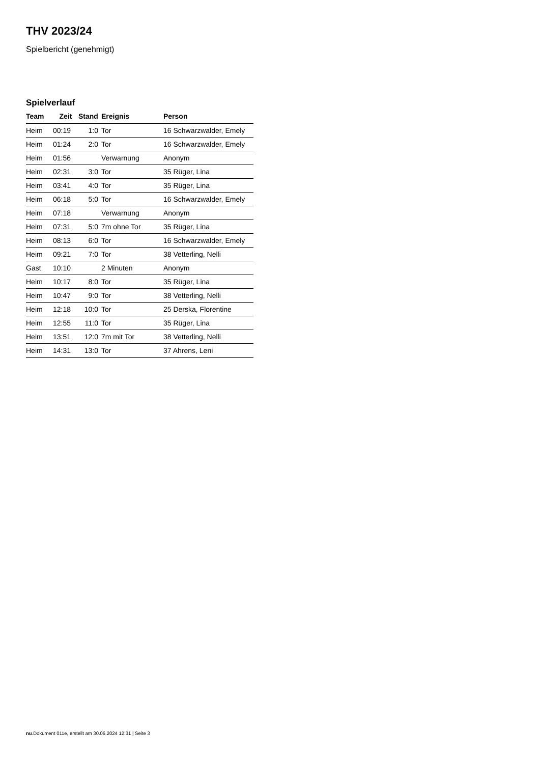THV 2023/24
Spielbericht (genehmigt)
Spielverlauf
| Team | Zeit | Stand | Ereignis | Person |
| --- | --- | --- | --- | --- |
| Heim | 00:19 | 1:0 | Tor | 16 Schwarzwalder, Emely |
| Heim | 01:24 | 2:0 | Tor | 16 Schwarzwalder, Emely |
| Heim | 01:56 | | Verwarnung | Anonym |
| Heim | 02:31 | 3:0 | Tor | 35 Rüger, Lina |
| Heim | 03:41 | 4:0 | Tor | 35 Rüger, Lina |
| Heim | 06:18 | 5:0 | Tor | 16 Schwarzwalder, Emely |
| Heim | 07:18 | | Verwarnung | Anonym |
| Heim | 07:31 | 5:0 | 7m ohne Tor | 35 Rüger, Lina |
| Heim | 08:13 | 6:0 | Tor | 16 Schwarzwalder, Emely |
| Heim | 09:21 | 7:0 | Tor | 38 Vetterling, Nelli |
| Gast | 10:10 | | 2 Minuten | Anonym |
| Heim | 10:17 | 8:0 | Tor | 35 Rüger, Lina |
| Heim | 10:47 | 9:0 | Tor | 38 Vetterling, Nelli |
| Heim | 12:18 | 10:0 | Tor | 25 Derska, Florentine |
| Heim | 12:55 | 11:0 | Tor | 35 Rüger, Lina |
| Heim | 13:51 | 12:0 | 7m mit Tor | 38 Vetterling, Nelli |
| Heim | 14:31 | 13:0 | Tor | 37 Ahrens, Leni |
nu.Dokument 011e, erstellt am 30.06.2024 12:31 | Seite 3